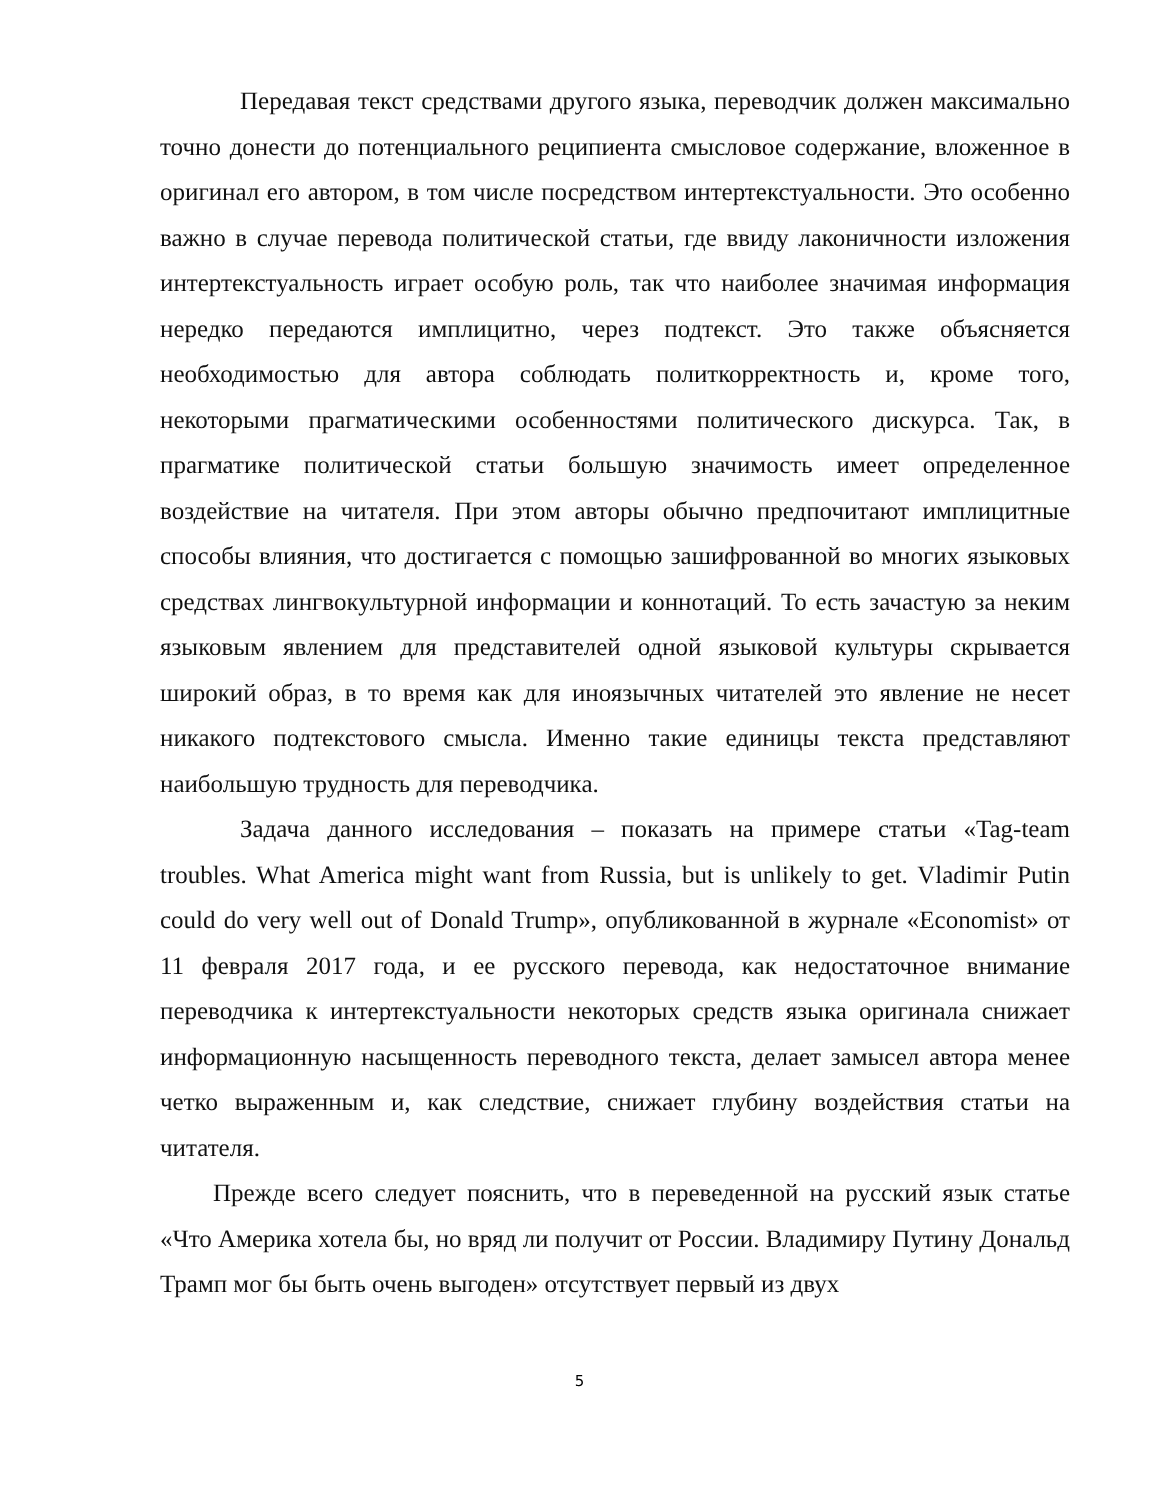Передавая текст средствами другого языка, переводчик должен максимально точно донести до потенциального реципиента смысловое содержание, вложенное в оригинал его автором, в том числе посредством интертекстуальности. Это особенно важно в случае перевода политической статьи, где ввиду лаконичности изложения интертекстуальность играет особую роль, так что наиболее значимая информация нередко передаются имплицитно, через подтекст. Это также объясняется необходимостью для автора соблюдать политкорректность и, кроме того, некоторыми прагматическими особенностями политического дискурса. Так, в прагматике политической статьи большую значимость имеет определенное воздействие на читателя. При этом авторы обычно предпочитают имплицитные способы влияния, что достигается с помощью зашифрованной во многих языковых средствах лингвокультурной информации и коннотаций. То есть зачастую за неким языковым явлением для представителей одной языковой культуры скрывается широкий образ, в то время как для иноязычных читателей это явление не несет никакого подтекстового смысла. Именно такие единицы текста представляют наибольшую трудность для переводчика.
Задача данного исследования – показать на примере статьи «Tag-team troubles. What America might want from Russia, but is unlikely to get. Vladimir Putin could do very well out of Donald Trump», опубликованной в журнале «Economist» от 11 февраля 2017 года, и ее русского перевода, как недостаточное внимание переводчика к интертекстуальности некоторых средств языка оригинала снижает информационную насыщенность переводного текста, делает замысел автора менее четко выраженным и, как следствие, снижает глубину воздействия статьи на читателя.
Прежде всего следует пояснить, что в переведенной на русский язык статье «Что Америка хотела бы, но вряд ли получит от России. Владимиру Путину Дональд Трамп мог бы быть очень выгоден» отсутствует первый из двух
5